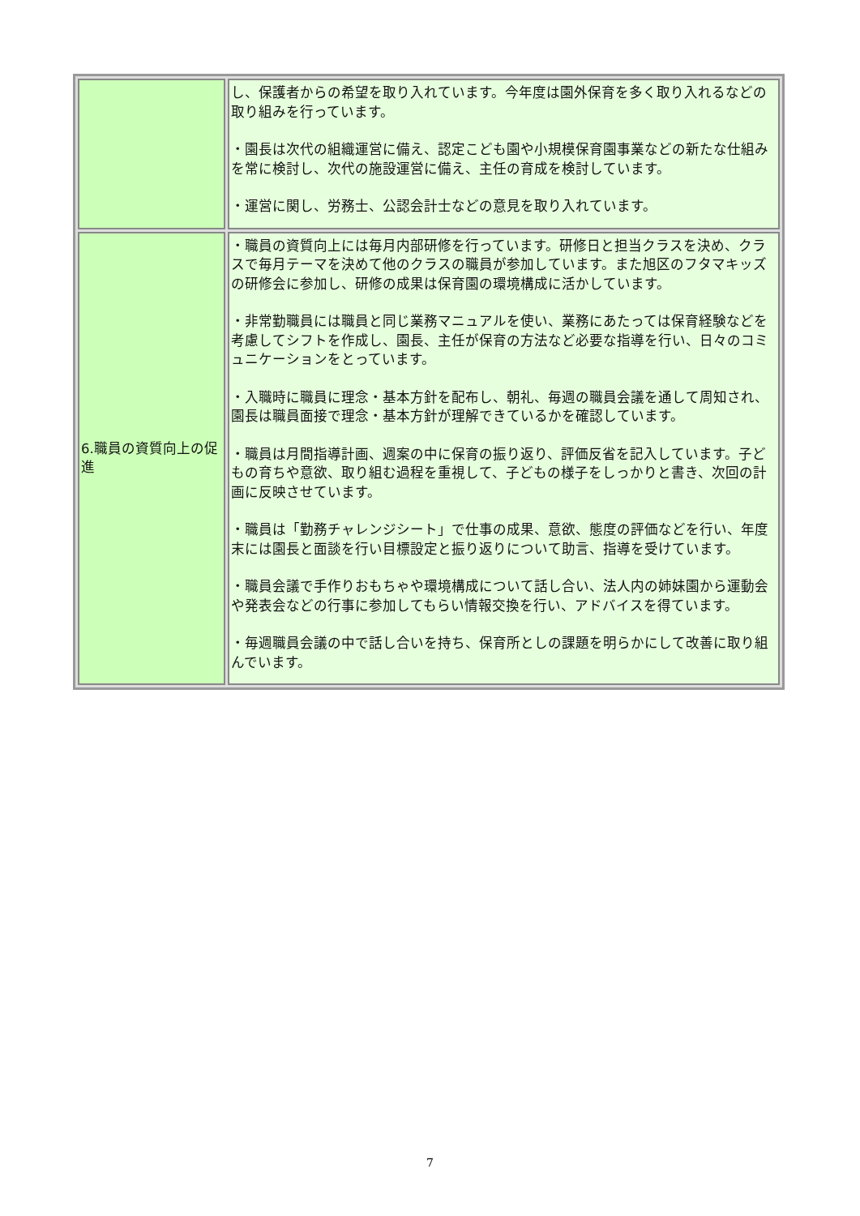| | し、保護者からの希望を取り入れています。今年度は園外保育を多く取り入れるなどの取り組みを行っています。 ・園長は次代の組織運営に備え、認定こども園や小規模保育園事業などの新たな仕組みを常に検討し、次代の施設運営に備え、主任の育成を検討しています。 ・運営に関し、労務士、公認会計士などの意見を取り入れています。 |
| 6.職員の資質向上の促進 | ・職員の資質向上には毎月内部研修を行っています。研修日と担当クラスを決め、クラスで毎月テーマを決めて他のクラスの職員が参加しています。また旭区のフタマキッズの研修会に参加し、研修の成果は保育園の環境構成に活かしています。 ・非常勤職員には職員と同じ業務マニュアルを使い、業務にあたっては保育経験などを考慮してシフトを作成し、園長、主任が保育の方法など必要な指導を行い、日々のコミュニケーションをとっています。 ・入職時に職員に理念・基本方針を配布し、朝礼、毎週の職員会議を通して周知され、園長は職員面接で理念・基本方針が理解できているかを確認しています。 ・職員は月間指導計画、週案の中に保育の振り返り、評価反省を記入しています。子どもの育ちや意欲、取り組む過程を重視して、子どもの様子をしっかりと書き、次回の計画に反映させています。 ・職員は「勤務チャレンジシート」で仕事の成果、意欲、態度の評価などを行い、年度末には園長と面談を行い目標設定と振り返りについて助言、指導を受けています。 ・職員会議で手作りおもちゃや環境構成について話し合い、法人内の姉妹園から運動会や発表会などの行事に参加してもらい情報交換を行い、アドバイスを得ています。 ・毎週職員会議の中で話し合いを持ち、保育所としの課題を明らかにして改善に取り組んでいます。 |
7